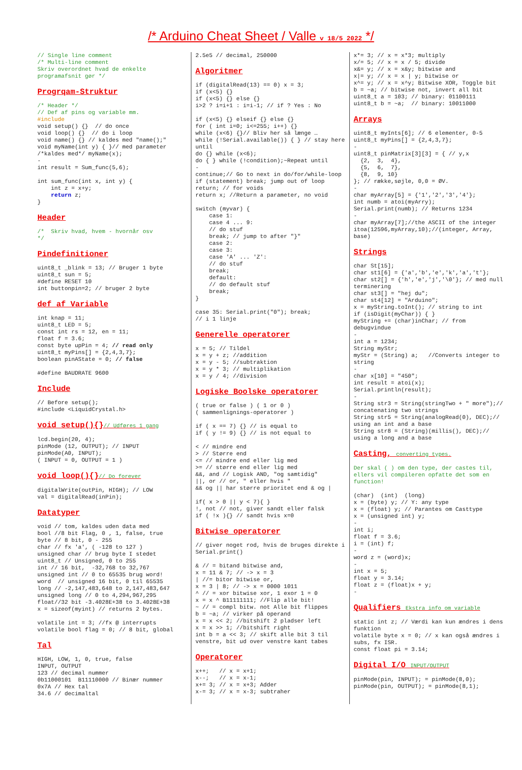/* Arduino Cheat Sheet / Valle v 18/5 2022 */
// Single line comment /* Multi-line comment Skriv overordnet hvad de enkelte programafsnit gør */
Progrqam-Struktur
/* Header */ // Def af pins og variable mm. #include void setup() {} // do once void loop() {} // do i loop void name() {} // kaldes med "name();" void myName(int y) { }// med parameter /*kaldes med*/ myName(x); - int result = Sum_func(5,6); int sum_func(int x, int y) { int z = x+y; return z; }
Header
/* Skriv hvad, hvem - hvornår osv */
Pindefinitioner
uint8_t _blink = 13; // Bruger 1 byte uint8_t sun = 5; #define RESET 10 int buttonpin=2; // bruger 2 byte
def af Variable
int knap = 11; uint8_t LED = 5; const int rs = 12, en = 11; float f = 3.6; const byte upPin = 4; // read only uint8_t myPins[] = {2,4,3,7}; boolean pinAState = 0; // false #define BAUDRATE 9600
Include
// Before setup(); #include <LiquidCrystal.h>
void setup(){}// Udføres 1 gang
lcd.begin(20, 4); pinMode (12, OUTPUT); // INPUT pinMode(A0, INPUT); ( INPUT = 0, OUTPUT = 1 )
void loop(){}// Do forever
digitalWrite(outPin, HIGH); // LOW val = digitalRead(inPin);
Datatyper
void // tom, kaldes uden data med bool //8 bit Flag, 0 , 1, false, true byte // 8 bit, 0 - 255 char // fx 'a', ( -128 to 127 ) unsigned char // brug byte I stedet uint8_t // Unsigned, 0 to 255 int // 16 bit, -32,768 to 32,767 unsigned int // 0 to 65535 brug word! word // unsigned 16 bit, 0 til 65535 long // -2,147,483,648 to 2,147,483,647 unsigned long // 0 to 4,294,967,295 float//32 bit -3.4028E+38 to 3.4028E+38 x = sizeof(myint) // returns 2 bytes. volatile int = 3; //fx @ interrupts volatile bool flag = 0; // 8 bit, global
Tal
HIGH, LOW, 1, 0, true, false INPUT, OUTPUT 123 // decimal nummer 0b11000101 B11110000 // Binær nummer 0x7A // Hex tal 34.6 // decimaltal
2.5e5 // decimal, 250000
Algoritmer
if (digitalRead(13) == 0) x = 3; if (x<5) {} if (x<5) {} else {} i>2 ? i=i+1 : i=i-1; // if ? Yes : No if (x<5) {} elseif {} else {} for ( int i=0; i<=255; i++) {} while (x<6) {}// Bliv her så længe … while (!Serial.available()) { } // stay here until do {} while (x<6); do { } while (!condition);~Repeat until - continue;// Go to next in do/for/while-loop if (statement) break; jump out of loop return; // for voids return x; //Return a parameter, no void switch (myvar) { case 1: case 4 ... 9: // do stuf break; // jump to after "}" case 2: case 3: case 'A' ... 'Z': // do stuf break; default: // do default stuf break; } case 35: Serial.print("0"); break; // i 1 linje
Generelle operatorer
x = 5; // Tildel x = y + z; //addition x = y - 5; //subtraktion x = y * 3; // multiplikation x = y / 4; //division
Logiske Boolske operatorer
( true or false ) ( 1 or 0 ) ( sammenlignings-operatorer ) if ( x == 7) {} // is equal to if ( y != 9) {} // is not equal to < // mindre end > // Større end <= // mindre end eller lig med >= // større end eller lig med &&, and // Logisk AND, "og samtidig" ||, or // or, " eller hvis " && og || har større prioritet end & og | if( x > 0 || y < 7){ } !, not // not, giver sandt eller falsk if ( !x ){} // sandt hvis x=0
Bitwise operatorer
// giver noget rod, hvis de bruges direkte i Serial.print() & // = bitand bitwise and, x = 11 & 7; // -> x = 3 | //= bitor bitwise or, x = 3 | 8; // -> x = 0000 1011 ^ // = xor bitwise xor, 1 exor 1 = 0 x = x ^ B11111111; //Flip alle bit! ~ // = compl bitw. not Alle bit flippes b = ~a; // virker på operand x = x << 2; //bitshift 2 pladser left x = x >> 1; //bitshift right int b = a << 3; // skift alle bit 3 til venstre, bit ud over venstre kant tabes
Operatorer
x++; // x = x+1; x--; // x = x-1; x+= 3; // x = x+3; Adder x-= 3; // x = x-3; subtraher
x*= 3; // x = x*3; multiply x/= 5; // x = x / 5; divide x&= y; // x = x&y; bitwise and x|= y; // x = x | y; bitwise or x^= y; // x = x^y; Bitwise XOR, Toggle bit b = ~a; // bitwise not, invert all bit uint8_t a = 103; // binary: 01100111 uint8_t b = ~a; // binary: 10011000
Arrays
uint8_t myInts[6]; // 6 elementer, 0-5 uint8_t myPins[] = {2,4,3,7}; - uint8_t pinMatrix[3][3] = { // y,x {2, 3, 4}, {5, 6, 7}, {8, 9, 10} }; // række,søjle, 0,0 = ØV. - char myArray[5] = {'1','2','3','4'}; int numb = atoi(myArry); Serial.print(numb); // Returns 1234 - char myArray[7];//the ASCII of the integer itoa(12596,myArray,10);//(integer, Array, base)
Strings
char St[15]; char st1[6] = {'a','b','e','k','a','t'}; char st2[] = {'h','e','j','\0'}; // med null terminering char st3[] = "hej du"; char st4[12] = "Arduino"; x = myString.toInt(); // string to int if (isDigit(myChar)) { } myString += (char)inChar; // from debugvindue - int a = 1234; String myStr; myStr = (String) a; //Converts integer to string - char x[10] = "450"; int result = atoi(x); Serial.println(result); - String str3 = String(stringTwo + " more");// concatenating two strings String str5 = String(analogRead(0), DEC);// using an int and a base String str8 = (String)(millis(), DEC);// using a long and a base
Casting, converting types.
Der skal ( ) om den type, der castes til, ellers vil compileren opfatte det som en function!
(char) (int) (long) x = (byte) y; // Y: any type x = (float) y; // Parantes om Casttype x = (unsigned int) y; - int i; float f = 3.6; i = (int) f; - word z = (word)x; - int x = 5; float y = 3.14; float z = (float)x + y; -
Qualifiers Ekstra info om variable
static int z; // Værdi kan kun ændres i dens funktion volatile byte x = 0; // x kan også ændres i subs, fx ISR. const float pi = 3.14;
Digital I/O INPUT/OUTPUT
pinMode(pin, INPUT); = pinMode(8,0); pinMode(pin, OUTPUT); = pinMode(8,1);